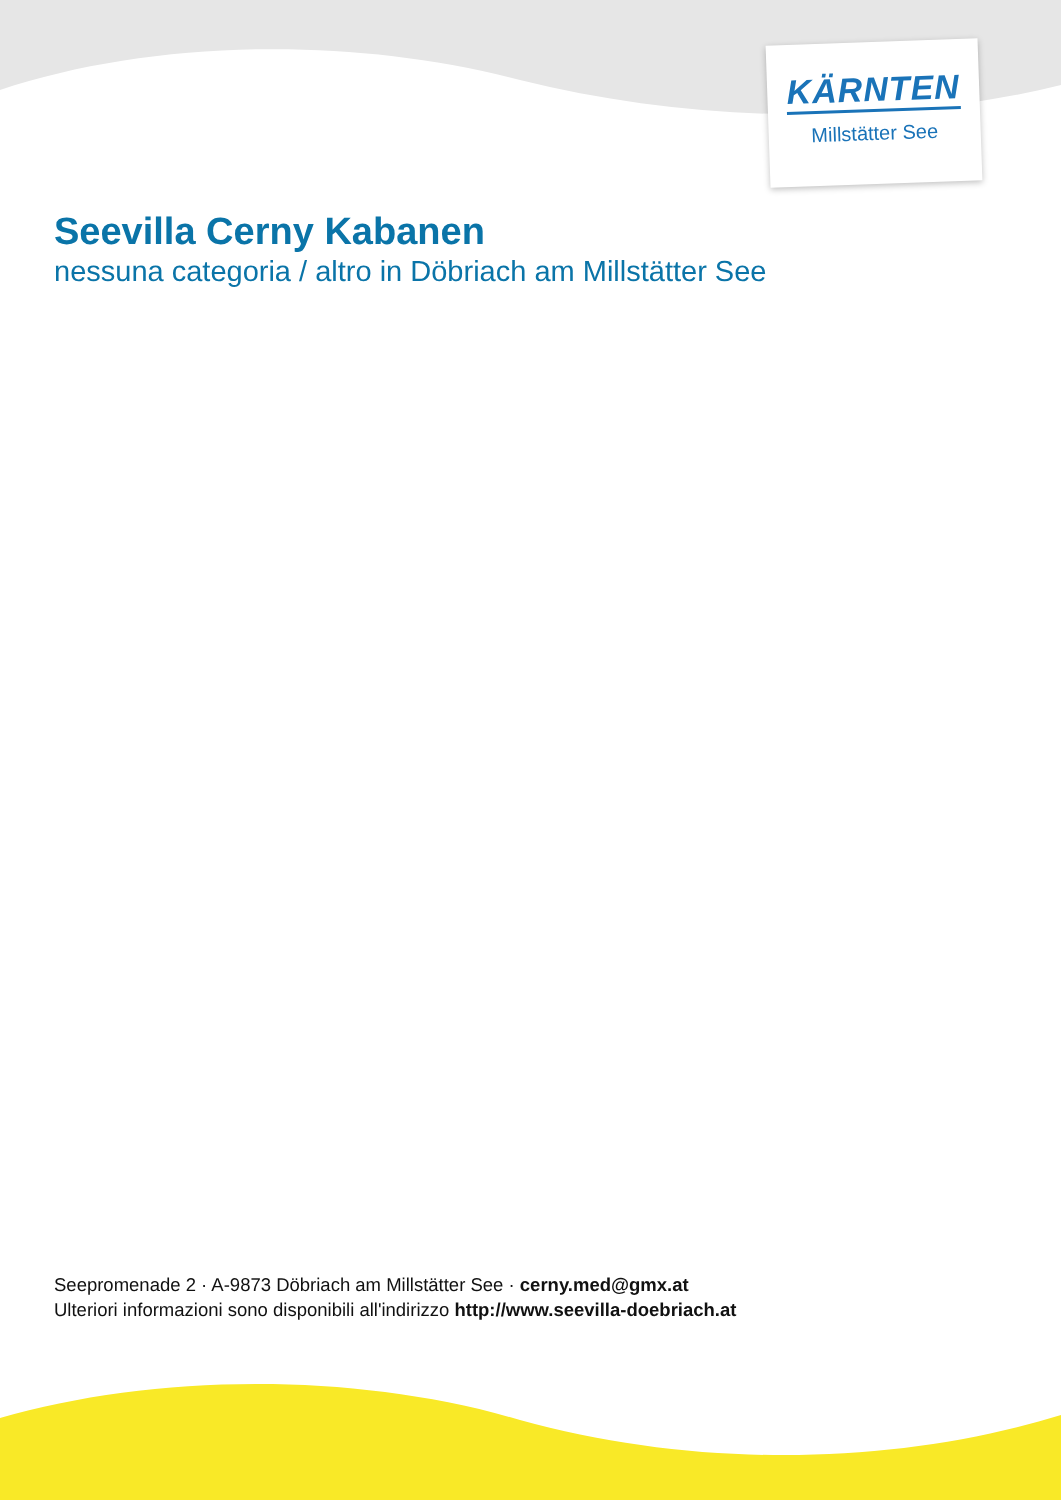KÄRNTEN
Millstätter See
Seevilla Cerny Kabanen
nessuna categoria / altro in Döbriach am Millstätter See
Seepromenade 2 · A-9873 Döbriach am Millstätter See · cerny.med@gmx.at
Ulteriori informazioni sono disponibili all'indirizzo http://www.seevilla-doebriach.at